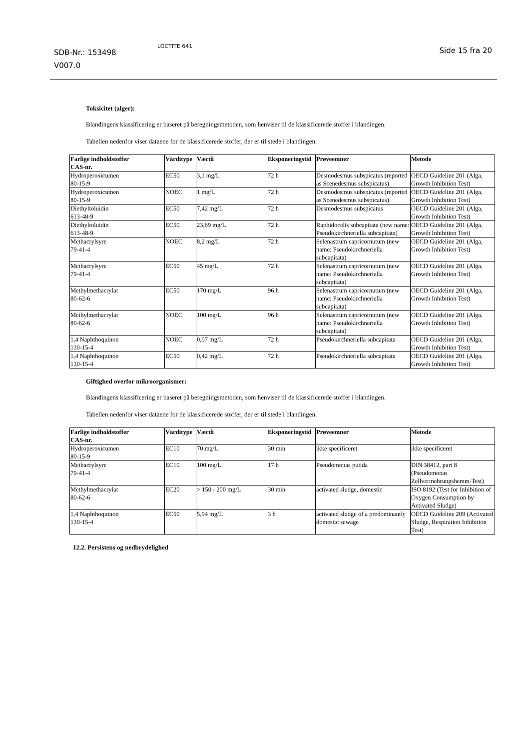SDB-Nr.: 153498
V007.0
LOCTITE 641 Side 15 fra 20
Toksicitet (alger):
Blandingens klassificering er baseret på beregningsmetoden, som henviser til de klassificerede stoffer i blandingen.
Tabellen nedenfor viser dataene for de klassificerede stoffer, der er til stede i blandingen.
| Farlige indholdstoffer CAS-nr. | Värditype | Værdi | Eksponeringstid | Prøveemner | Metode |
| --- | --- | --- | --- | --- | --- |
| Hydroperoxicumen 80-15-9 | EC50 | 3,1 mg/L | 72 h | Desmodesmus subspicatus (reported as Scenedesmus subspicatus) | OECD Guideline 201 (Alga, Growth Inhibition Test) |
| Hydroperoxicumen 80-15-9 | NOEC | 1 mg/L | 72 h | Desmodesmus subspicatus (reported as Scenedesmus subspicatus) | OECD Guideline 201 (Alga, Growth Inhibition Test) |
| Diethyltoluidin 613-48-9 | EC50 | 7,42 mg/L | 72 h | Desmodesmus subspicatus | OECD Guideline 201 (Alga, Growth Inhibition Test) |
| Diethyltoluidin 613-48-9 | EC50 | 23,69 mg/L | 72 h | Raphidocelis subcapitata (new name: Pseudokirchneriella subcapitata) | OECD Guideline 201 (Alga, Growth Inhibition Test) |
| Methacrylsyre 79-41-4 | NOEC | 8,2 mg/L | 72 h | Selenastrum capricornutum (new name: Pseudokirchneriella subcapitata) | OECD Guideline 201 (Alga, Growth Inhibition Test) |
| Methacrylsyre 79-41-4 | EC50 | 45 mg/L | 72 h | Selenastrum capricornutum (new name: Pseudokirchneriella subcapitata) | OECD Guideline 201 (Alga, Growth Inhibition Test) |
| Methylmethacrylat 80-62-6 | EC50 | 170 mg/L | 96 h | Selenastrum capricornutum (new name: Pseudokirchneriella subcapitata) | OECD Guideline 201 (Alga, Growth Inhibition Test) |
| Methylmethacrylat 80-62-6 | NOEC | 100 mg/L | 96 h | Selenastrum capricornutum (new name: Pseudokirchneriella subcapitata) | OECD Guideline 201 (Alga, Growth Inhibition Test) |
| 1,4 Naphthoquinon 130-15-4 | NOEC | 0,07 mg/L | 72 h | Pseudokirchneriella subcapitata | OECD Guideline 201 (Alga, Growth Inhibition Test) |
| 1,4 Naphthoquinon 130-15-4 | EC50 | 0,42 mg/L | 72 h | Pseudokirchneriella subcapitata | OECD Guideline 201 (Alga, Growth Inhibition Test) |
Giftighed overfor mikroorganismer:
Blandingens klassificering er baseret på beregningsmetoden, som henviser til de klassificerede stoffer i blandingen.
Tabellen nedenfor viser dataene for de klassificerede stoffer, der er til stede i blandingen.
| Farlige indholdstoffer CAS-nr. | Värditype | Værdi | Eksponeringstid | Prøveemner | Metode |
| --- | --- | --- | --- | --- | --- |
| Hydroperoxicumen 80-15-9 | EC10 | 70 mg/L | 30 min | ikke specificeret | ikke specificeret |
| Methacrylsyre 79-41-4 | EC10 | 100 mg/L | 17 h | Pseudomonas putida | DIN 38412, part 8 (Pseudomonas Zellvermehrungshemm-Test) |
| Methylmethacrylat 80-62-6 | EC20 | > 150 - 200 mg/L | 30 min | activated sludge, domestic | ISO 8192 (Test for Inhibition of Oxygen Consumption by Activated Sludge) |
| 1,4 Naphthoquinon 130-15-4 | EC50 | 5,94 mg/L | 3 h | activated sludge of a predominantly domestic sewage | OECD Guideline 209 (Activated Sludge, Respiration Inhibition Test) |
12.2. Persistens og nedbrydelighed